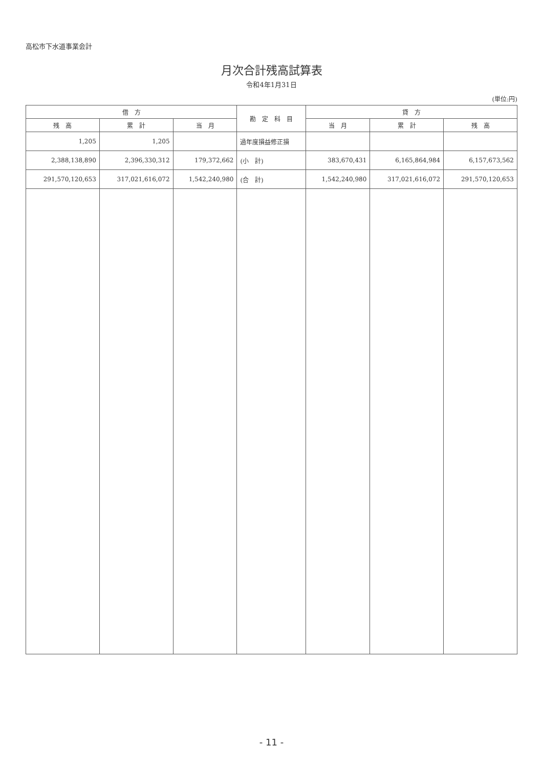高松市下水道事業会計
月次合計残高試算表
令和4年1月31日
(単位:円)
| 借 方 | | | 勘 定 科 目 | 貸 方 | | |
| --- | --- | --- | --- | --- | --- | --- |
| 残 高 | 累 計 | 当 月 | | 当 月 | 累 計 | 残 高 |
| 1,205 | 1,205 | | 過年度損益修正損 | | | |
| 2,388,138,890 | 2,396,330,312 | 179,372,662 | (小 計) | 383,670,431 | 6,165,864,984 | 6,157,673,562 |
| 291,570,120,653 | 317,021,616,072 | 1,542,240,980 | (合 計) | 1,542,240,980 | 317,021,616,072 | 291,570,120,653 |
- 11 -